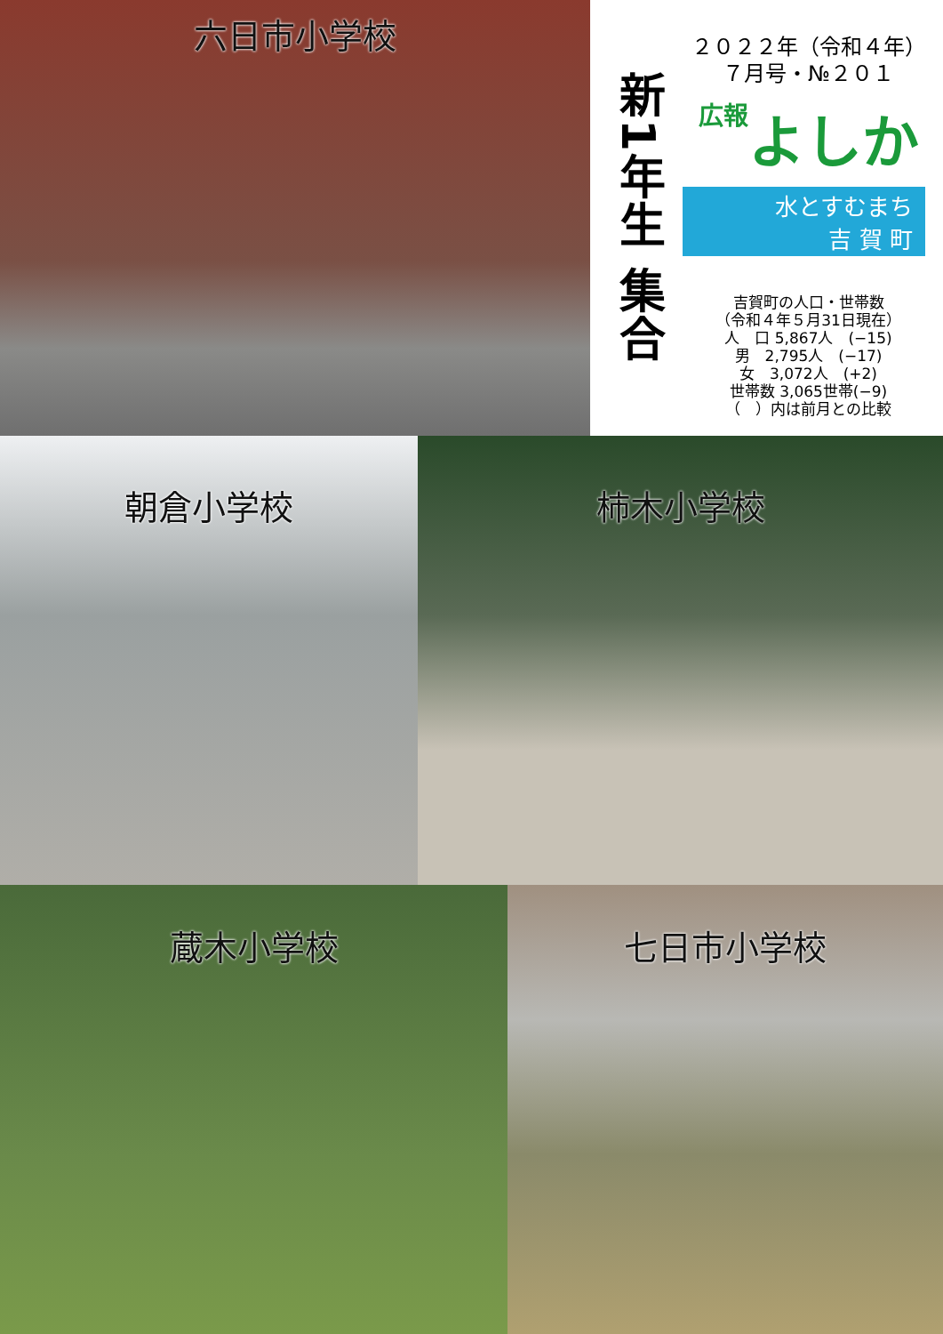六日市小学校
新1年生 集合
２０２２年（令和４年）
７月号・№２０１
広報よしか
水とすむまち
吉 賀 町
吉賀町の人口・世帯数
（令和４年５月31日現在）
人　口 5,867人　(−15)
男　2,795人　(−17)
女　3,072人　(+2)
世帯数 3,065世帯(−9)
（　）内は前月との比較
朝倉小学校 柿木小学校
蔵木小学校 七日市小学校